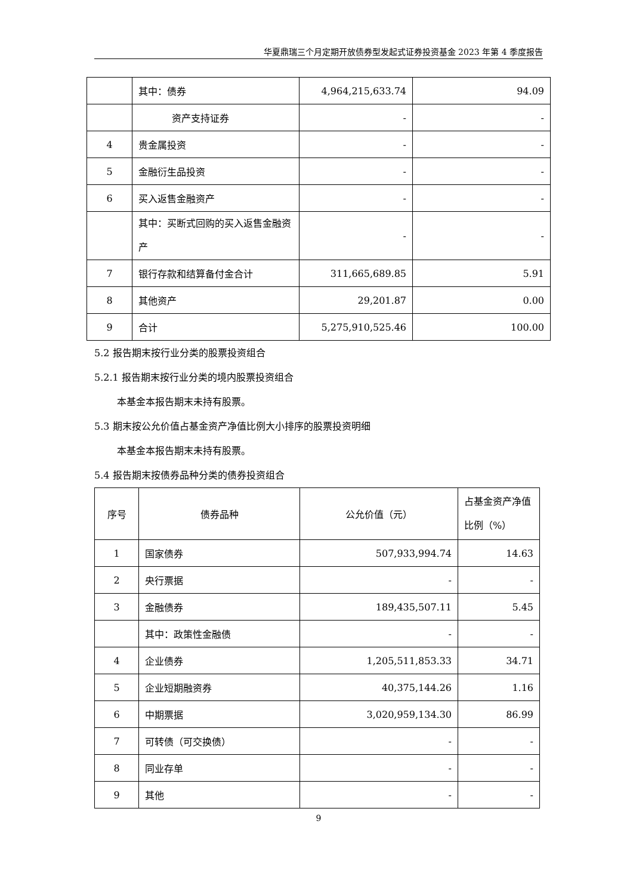华夏鼎瑞三个月定期开放债券型发起式证券投资基金 2023 年第 4 季度报告
| | 其中：债券 | 4,964,215,633.74 | 94.09 |
| | 资产支持证券 | - | - |
| 4 | 贵金属投资 | - | - |
| 5 | 金融衍生品投资 | - | - |
| 6 | 买入返售金融资产 | - | - |
| | 其中：买断式回购的买入返售金融资产 | - | - |
| 7 | 银行存款和结算备付金合计 | 311,665,689.85 | 5.91 |
| 8 | 其他资产 | 29,201.87 | 0.00 |
| 9 | 合计 | 5,275,910,525.46 | 100.00 |
5.2 报告期末按行业分类的股票投资组合
5.2.1 报告期末按行业分类的境内股票投资组合
本基金本报告期末未持有股票。
5.3 期末按公允价值占基金资产净值比例大小排序的股票投资明细
本基金本报告期末未持有股票。
5.4 报告期末按债券品种分类的债券投资组合
| 序号 | 债券品种 | 公允价值（元） | 占基金资产净值比例（%） |
| --- | --- | --- | --- |
| 1 | 国家债券 | 507,933,994.74 | 14.63 |
| 2 | 央行票据 | - | - |
| 3 | 金融债券 | 189,435,507.11 | 5.45 |
| | 其中：政策性金融债 | - | - |
| 4 | 企业债券 | 1,205,511,853.33 | 34.71 |
| 5 | 企业短期融资券 | 40,375,144.26 | 1.16 |
| 6 | 中期票据 | 3,020,959,134.30 | 86.99 |
| 7 | 可转债（可交换债） | - | - |
| 8 | 同业存单 | - | - |
| 9 | 其他 | - | - |
9